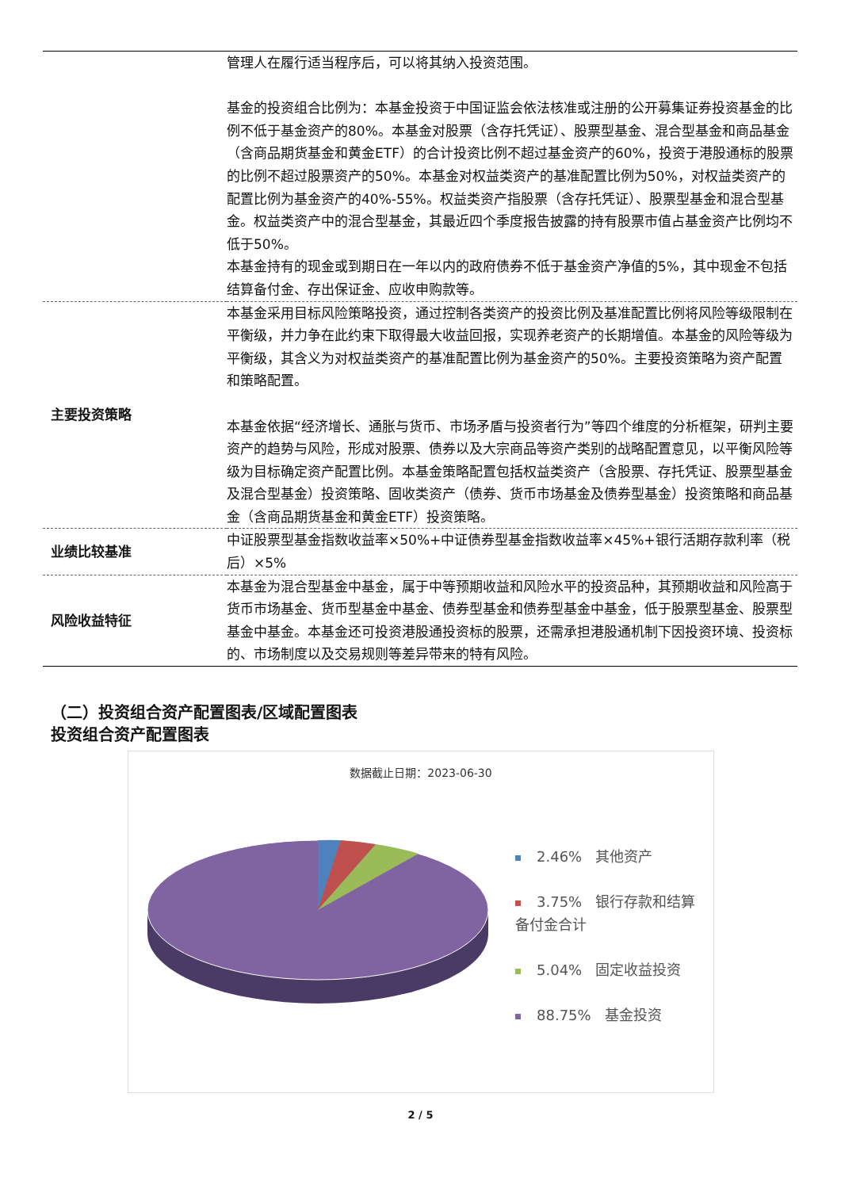| | 管理人在履行适当程序后，可以将其纳入投资范围。 基金的投资组合比例为：本基金投资于中国证监会依法核准或注册的公开募集证券投资基金的比例不低于基金资产的80%。本基金对股票（含存托凭证）、股票型基金、混合型基金和商品基金（含商品期货基金和黄金ETF）的合计投资比例不超过基金资产的60%，投资于港股通标的股票的比例不超过股票资产的50%。本基金对权益类资产的基准配置比例为50%，对权益类资产的配置比例为基金资产的40%-55%。权益类资产指股票（含存托凭证）、股票型基金和混合型基金。权益类资产中的混合型基金，其最近四个季度报告披露的持有股票市值占基金资产比例均不低于50%。 本基金持有的现金或到期日在一年以内的政府债券不低于基金资产净值的5%，其中现金不包括结算备付金、存出保证金、应收申购款等。 |
| 主要投资策略 | 本基金采用目标风险策略投资，通过控制各类资产的投资比例及基准配置比例将风险等级限制在平衡级，并力争在此约束下取得最大收益回报，实现养老资产的长期增值。本基金的风险等级为平衡级，其含义为对权益类资产的基准配置比例为基金资产的50%。主要投资策略为资产配置和策略配置。 本基金依据“经济增长、通胀与货币、市场矛盾与投资者行为”等四个维度的分析框架，研判主要资产的趋势与风险，形成对股票、债券以及大宗商品等资产类别的战略配置意见，以平衡风险等级为目标确定资产配置比例。本基金策略配置包括权益类资产（含股票、存托凭证、股票型基金及混合型基金）投资策略、固收类资产（债券、货币市场基金及债券型基金）投资策略和商品基金（含商品期货基金和黄金ETF）投资策略。 |
| 业绩比较基准 | 中证股票型基金指数收益率×50%+中证债券型基金指数收益率×45%+银行活期存款利率（税后）×5% |
| 风险收益特征 | 本基金为混合型基金中基金，属于中等预期收益和风险水平的投资品种，其预期收益和风险高于货币市场基金、货币型基金中基金、债券型基金和债券型基金中基金，低于股票型基金、股票型基金中基金。本基金还可投资港股通投资标的股票，还需承担港股通机制下因投资环境、投资标的、市场制度以及交易规则等差异带来的特有风险。 |
（二）投资组合资产配置图表/区域配置图表
投资组合资产配置图表
数据截止日期：2023-06-30
2.46% 其他资产
3.75% 银行存款和结算备付金合计
5.04% 固定收益投资
88.75% 基金投资
2 / 5